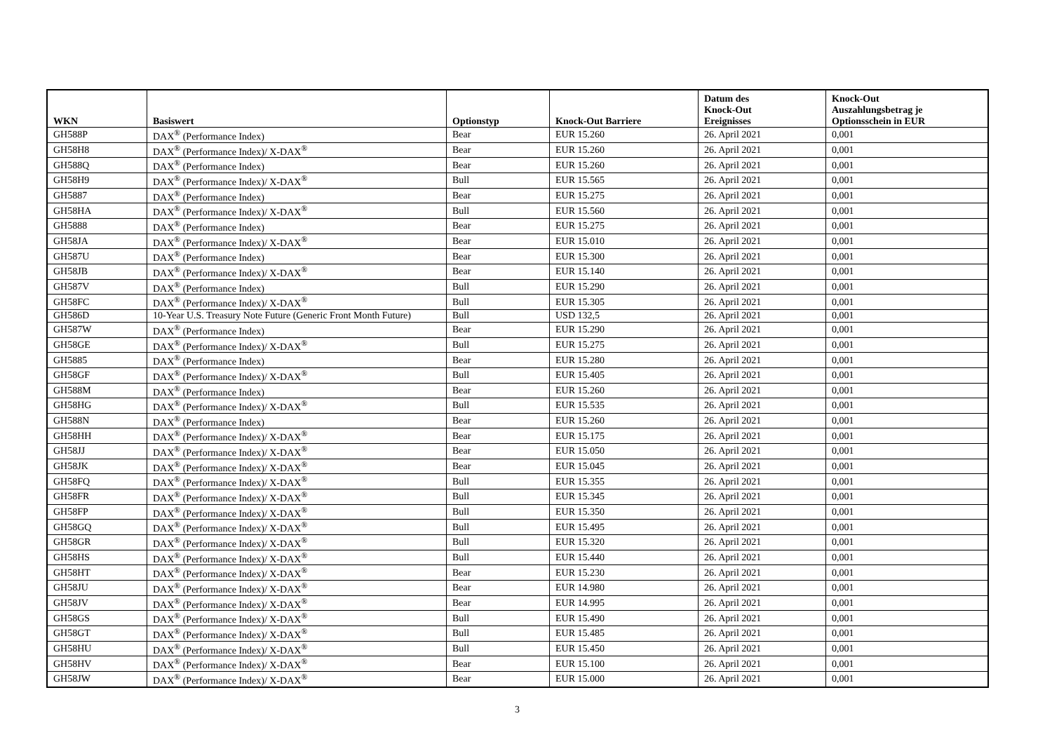| WKN | Basiswert | Optionstyp | Knock-Out Barriere | Datum des Knock-Out Ereignisses | Knock-Out Auszahlungsbetrag je Optionsschein in EUR |
| --- | --- | --- | --- | --- | --- |
| GH588P | DAX<sup>®</sup> (Performance Index) | Bear | EUR 15.260 | 26. April 2021 | 0,001 |
| GH58H8 | DAX<sup>®</sup> (Performance Index)/ X-DAX<sup>®</sup> | Bear | EUR 15.260 | 26. April 2021 | 0,001 |
| GH588Q | DAX<sup>®</sup> (Performance Index) | Bear | EUR 15.260 | 26. April 2021 | 0,001 |
| GH58H9 | DAX<sup>®</sup> (Performance Index)/ X-DAX<sup>®</sup> | Bull | EUR 15.565 | 26. April 2021 | 0,001 |
| GH5887 | DAX<sup>®</sup> (Performance Index) | Bear | EUR 15.275 | 26. April 2021 | 0,001 |
| GH58HA | DAX<sup>®</sup> (Performance Index)/ X-DAX<sup>®</sup> | Bull | EUR 15.560 | 26. April 2021 | 0,001 |
| GH5888 | DAX<sup>®</sup> (Performance Index) | Bear | EUR 15.275 | 26. April 2021 | 0,001 |
| GH58JA | DAX<sup>®</sup> (Performance Index)/ X-DAX<sup>®</sup> | Bear | EUR 15.010 | 26. April 2021 | 0,001 |
| GH587U | DAX<sup>®</sup> (Performance Index) | Bear | EUR 15.300 | 26. April 2021 | 0,001 |
| GH58JB | DAX<sup>®</sup> (Performance Index)/ X-DAX<sup>®</sup> | Bear | EUR 15.140 | 26. April 2021 | 0,001 |
| GH587V | DAX<sup>®</sup> (Performance Index) | Bull | EUR 15.290 | 26. April 2021 | 0,001 |
| GH58FC | DAX<sup>®</sup> (Performance Index)/ X-DAX<sup>®</sup> | Bull | EUR 15.305 | 26. April 2021 | 0,001 |
| GH586D | 10-Year U.S. Treasury Note Future (Generic Front Month Future) | Bull | USD 132,5 | 26. April 2021 | 0,001 |
| GH587W | DAX<sup>®</sup> (Performance Index) | Bear | EUR 15.290 | 26. April 2021 | 0,001 |
| GH58GE | DAX<sup>®</sup> (Performance Index)/ X-DAX<sup>®</sup> | Bull | EUR 15.275 | 26. April 2021 | 0,001 |
| GH5885 | DAX<sup>®</sup> (Performance Index) | Bear | EUR 15.280 | 26. April 2021 | 0,001 |
| GH58GF | DAX<sup>®</sup> (Performance Index)/ X-DAX<sup>®</sup> | Bull | EUR 15.405 | 26. April 2021 | 0,001 |
| GH588M | DAX<sup>®</sup> (Performance Index) | Bear | EUR 15.260 | 26. April 2021 | 0,001 |
| GH58HG | DAX<sup>®</sup> (Performance Index)/ X-DAX<sup>®</sup> | Bull | EUR 15.535 | 26. April 2021 | 0,001 |
| GH588N | DAX<sup>®</sup> (Performance Index) | Bear | EUR 15.260 | 26. April 2021 | 0,001 |
| GH58HH | DAX<sup>®</sup> (Performance Index)/ X-DAX<sup>®</sup> | Bear | EUR 15.175 | 26. April 2021 | 0,001 |
| GH58JJ | DAX<sup>®</sup> (Performance Index)/ X-DAX<sup>®</sup> | Bear | EUR 15.050 | 26. April 2021 | 0,001 |
| GH58JK | DAX<sup>®</sup> (Performance Index)/ X-DAX<sup>®</sup> | Bear | EUR 15.045 | 26. April 2021 | 0,001 |
| GH58FQ | DAX<sup>®</sup> (Performance Index)/ X-DAX<sup>®</sup> | Bull | EUR 15.355 | 26. April 2021 | 0,001 |
| GH58FR | DAX<sup>®</sup> (Performance Index)/ X-DAX<sup>®</sup> | Bull | EUR 15.345 | 26. April 2021 | 0,001 |
| GH58FP | DAX<sup>®</sup> (Performance Index)/ X-DAX<sup>®</sup> | Bull | EUR 15.350 | 26. April 2021 | 0,001 |
| GH58GQ | DAX<sup>®</sup> (Performance Index)/ X-DAX<sup>®</sup> | Bull | EUR 15.495 | 26. April 2021 | 0,001 |
| GH58GR | DAX<sup>®</sup> (Performance Index)/ X-DAX<sup>®</sup> | Bull | EUR 15.320 | 26. April 2021 | 0,001 |
| GH58HS | DAX<sup>®</sup> (Performance Index)/ X-DAX<sup>®</sup> | Bull | EUR 15.440 | 26. April 2021 | 0,001 |
| GH58HT | DAX<sup>®</sup> (Performance Index)/ X-DAX<sup>®</sup> | Bear | EUR 15.230 | 26. April 2021 | 0,001 |
| GH58JU | DAX<sup>®</sup> (Performance Index)/ X-DAX<sup>®</sup> | Bear | EUR 14.980 | 26. April 2021 | 0,001 |
| GH58JV | DAX<sup>®</sup> (Performance Index)/ X-DAX<sup>®</sup> | Bear | EUR 14.995 | 26. April 2021 | 0,001 |
| GH58GS | DAX<sup>®</sup> (Performance Index)/ X-DAX<sup>®</sup> | Bull | EUR 15.490 | 26. April 2021 | 0,001 |
| GH58GT | DAX<sup>®</sup> (Performance Index)/ X-DAX<sup>®</sup> | Bull | EUR 15.485 | 26. April 2021 | 0,001 |
| GH58HU | DAX<sup>®</sup> (Performance Index)/ X-DAX<sup>®</sup> | Bull | EUR 15.450 | 26. April 2021 | 0,001 |
| GH58HV | DAX<sup>®</sup> (Performance Index)/ X-DAX<sup>®</sup> | Bear | EUR 15.100 | 26. April 2021 | 0,001 |
| GH58JW | DAX<sup>®</sup> (Performance Index)/ X-DAX<sup>®</sup> | Bear | EUR 15.000 | 26. April 2021 | 0,001 |
3